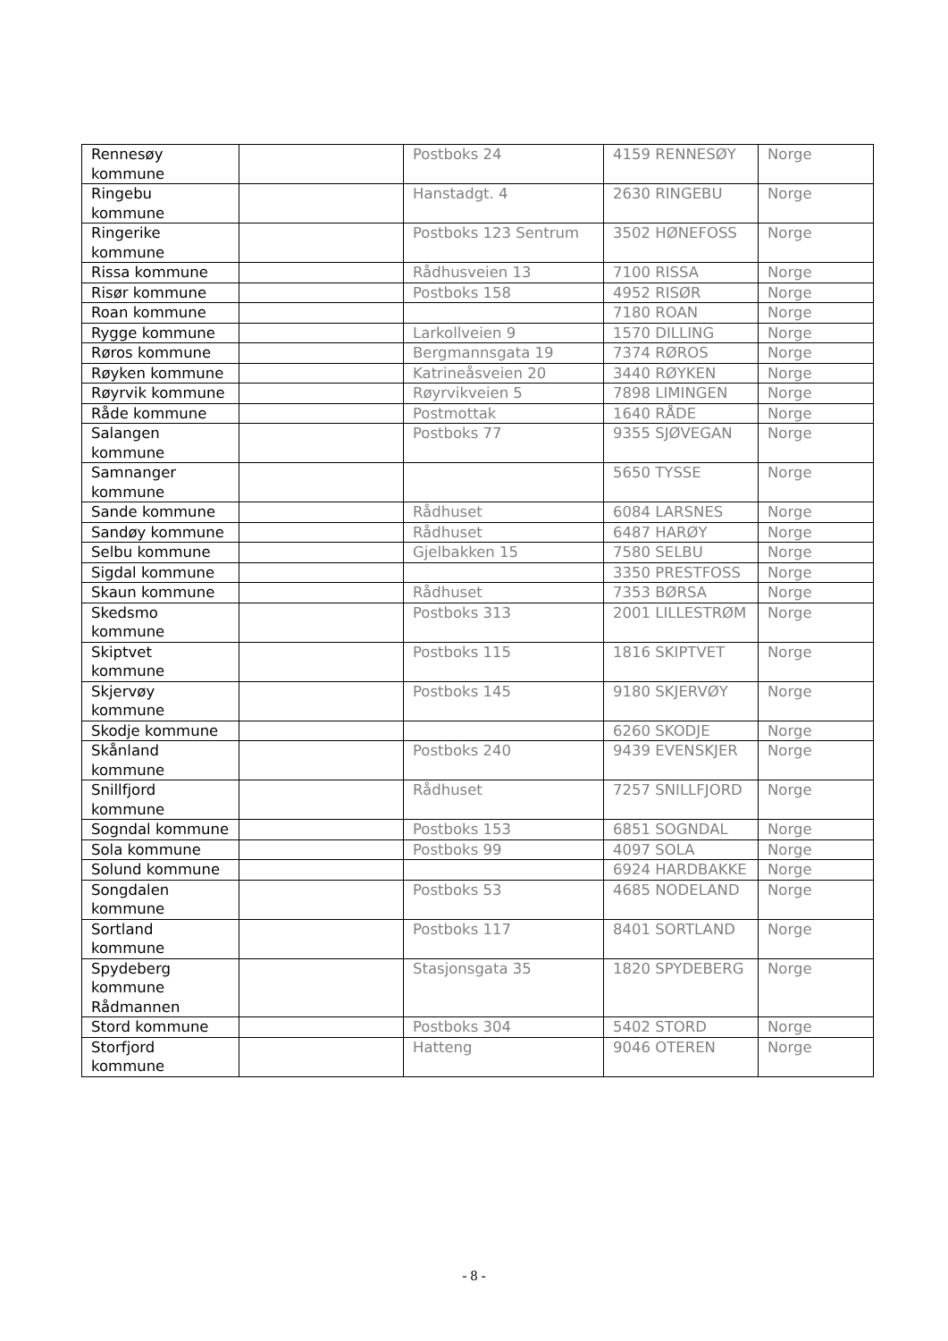| Rennesøy kommune | | Postboks 24 | 4159 RENNESØY | Norge |
| Ringebu kommune | | Hanstadgt. 4 | 2630 RINGEBU | Norge |
| Ringerike kommune | | Postboks 123 Sentrum | 3502 HØNEFOSS | Norge |
| Rissa kommune | | Rådhusveien 13 | 7100 RISSA | Norge |
| Risør kommune | | Postboks 158 | 4952 RISØR | Norge |
| Roan kommune | | | 7180 ROAN | Norge |
| Rygge kommune | | Larkollveien 9 | 1570 DILLING | Norge |
| Røros kommune | | Bergmannsgata 19 | 7374 RØROS | Norge |
| Røyken kommune | | Katrineåsveien 20 | 3440 RØYKEN | Norge |
| Røyrvik kommune | | Røyrvikveien 5 | 7898 LIMINGEN | Norge |
| Råde kommune | | Postmottak | 1640 RÅDE | Norge |
| Salangen kommune | | Postboks 77 | 9355 SJØVEGAN | Norge |
| Samnanger kommune | | | 5650 TYSSE | Norge |
| Sande kommune | | Rådhuset | 6084 LARSNES | Norge |
| Sandøy kommune | | Rådhuset | 6487 HARØY | Norge |
| Selbu kommune | | Gjelbakken 15 | 7580 SELBU | Norge |
| Sigdal kommune | | | 3350 PRESTFOSS | Norge |
| Skaun kommune | | Rådhuset | 7353 BØRSA | Norge |
| Skedsmo kommune | | Postboks 313 | 2001 LILLESTRØM | Norge |
| Skiptvet kommune | | Postboks 115 | 1816 SKIPTVET | Norge |
| Skjervøy kommune | | Postboks 145 | 9180 SKJERVØY | Norge |
| Skodje kommune | | | 6260 SKODJE | Norge |
| Skånland kommune | | Postboks 240 | 9439 EVENSKJER | Norge |
| Snillfjord kommune | | Rådhuset | 7257 SNILLFJORD | Norge |
| Sogndal kommune | | Postboks 153 | 6851 SOGNDAL | Norge |
| Sola kommune | | Postboks 99 | 4097 SOLA | Norge |
| Solund kommune | | | 6924 HARDBAKKE | Norge |
| Songdalen kommune | | Postboks 53 | 4685 NODELAND | Norge |
| Sortland kommune | | Postboks 117 | 8401 SORTLAND | Norge |
| Spydeberg kommune Rådmannen | | Stasjonsgata 35 | 1820 SPYDEBERG | Norge |
| Stord kommune | | Postboks 304 | 5402 STORD | Norge |
| Storfjord kommune | | Hatteng | 9046 OTEREN | Norge |
- 8 -